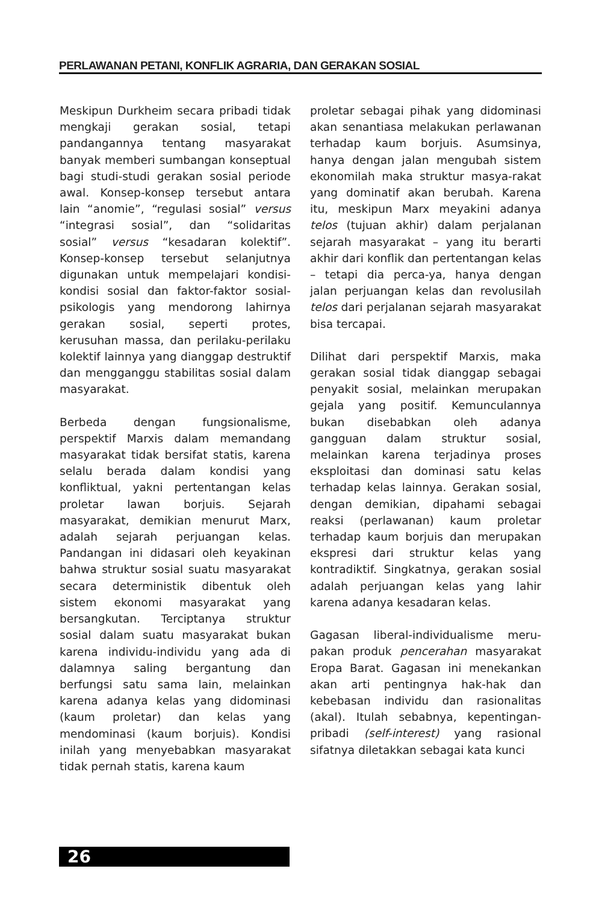PERLAWANAN PETANI, KONFLIK AGRARIA, DAN GERAKAN SOSIAL
Meskipun Durkheim secara pribadi tidak mengkaji gerakan sosial, tetapi pandangannya tentang masyarakat banyak memberi sumbangan konseptual bagi studi-studi gerakan sosial periode awal. Konsep-konsep tersebut antara lain “anomie”, “regulasi sosial” versus “integrasi sosial”, dan “solidaritas sosial” versus “kesadaran kolektif”. Konsep-konsep tersebut selanjutnya digunakan untuk mempelajari kondisi-kondisi sosial dan faktor-faktor sosial-psikologis yang mendorong lahirnya gerakan sosial, seperti protes, kerusuhan massa, dan perilaku-perilaku kolektif lainnya yang dianggap destruktif dan mengganggu stabilitas sosial dalam masyarakat.
Berbeda dengan fungsionalisme, perspektif Marxis dalam memandang masyarakat tidak bersifat statis, karena selalu berada dalam kondisi yang konfliktual, yakni pertentangan kelas proletar lawan borjuis. Sejarah masyarakat, demikian menurut Marx, adalah sejarah perjuangan kelas. Pandangan ini didasari oleh keyakinan bahwa struktur sosial suatu masyarakat secara deterministik dibentuk oleh sistem ekonomi masyarakat yang bersangkutan. Terciptanya struktur sosial dalam suatu masyarakat bukan karena individu-individu yang ada di dalamnya saling bergantung dan berfungsi satu sama lain, melainkan karena adanya kelas yang didominasi (kaum proletar) dan kelas yang mendominasi (kaum borjuis). Kondisi inilah yang menyebabkan masyarakat tidak pernah statis, karena kaum
proletar sebagai pihak yang didominasi akan senantiasa melakukan perlawanan terhadap kaum borjuis. Asumsinya, hanya dengan jalan mengubah sistem ekonomilah maka struktur masya-rakat yang dominatif akan berubah. Karena itu, meskipun Marx meyakini adanya telos (tujuan akhir) dalam perjalanan sejarah masyarakat – yang itu berarti akhir dari konflik dan pertentangan kelas – tetapi dia perca-ya, hanya dengan jalan perjuangan kelas dan revolusilah telos dari perjalanan sejarah masyarakat bisa tercapai.
Dilihat dari perspektif Marxis, maka gerakan sosial tidak dianggap sebagai penyakit sosial, melainkan merupakan gejala yang positif. Kemunculannya bukan disebabkan oleh adanya gangguan dalam struktur sosial, melainkan karena terjadinya proses eksploitasi dan dominasi satu kelas terhadap kelas lainnya. Gerakan sosial, dengan demikian, dipahami sebagai reaksi (perlawanan) kaum proletar terhadap kaum borjuis dan merupakan ekspresi dari struktur kelas yang kontradiktif. Singkatnya, gerakan sosial adalah perjuangan kelas yang lahir karena adanya kesadaran kelas.
Gagasan liberal-individualisme meru-pakan produk pencerahan masyarakat Eropa Barat. Gagasan ini menekankan akan arti pentingnya hak-hak dan kebebasan individu dan rasionalitas (akal). Itulah sebabnya, kepentingan-pribadi (self-interest) yang rasional sifatnya diletakkan sebagai kata kunci
26